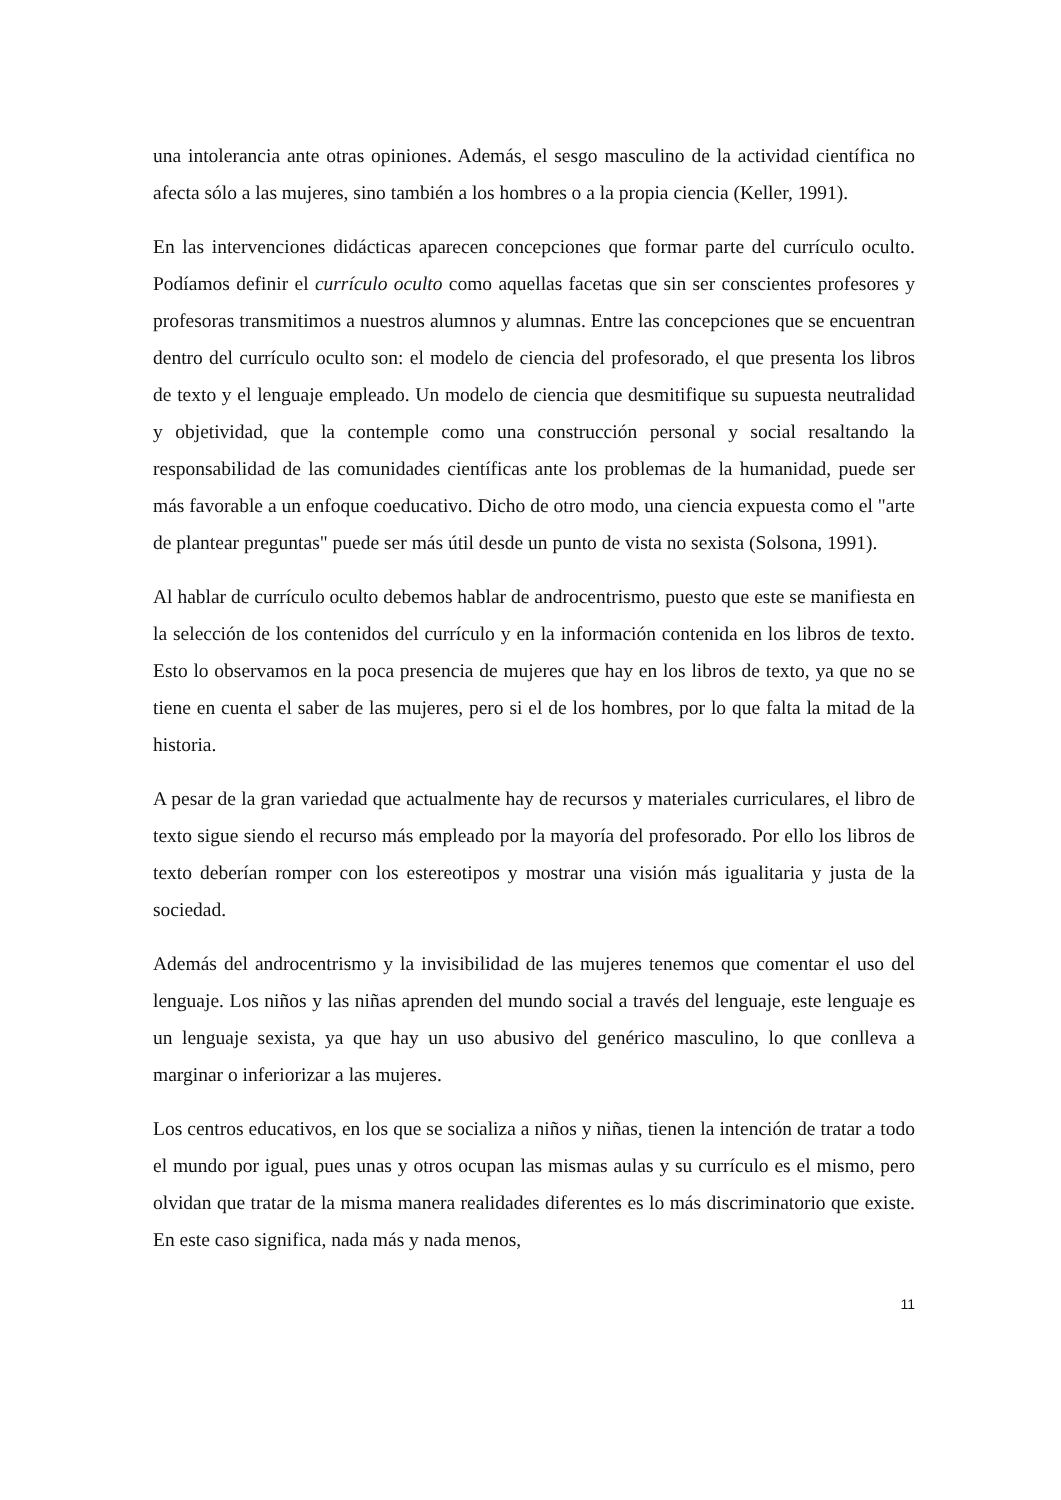una intolerancia ante otras opiniones. Además, el sesgo masculino de la actividad científica no afecta sólo a las mujeres, sino también a los hombres o a la propia ciencia (Keller, 1991).
En las intervenciones didácticas aparecen concepciones que formar parte del currículo oculto. Podíamos definir el currículo oculto como aquellas facetas que sin ser conscientes profesores y profesoras transmitimos a nuestros alumnos y alumnas. Entre las concepciones que se encuentran dentro del currículo oculto son: el modelo de ciencia del profesorado, el que presenta los libros de texto y el lenguaje empleado. Un modelo de ciencia que desmitifique su supuesta neutralidad y objetividad, que la contemple como una construcción personal y social resaltando la responsabilidad de las comunidades científicas ante los problemas de la humanidad, puede ser más favorable a un enfoque coeducativo. Dicho de otro modo, una ciencia expuesta como el "arte de plantear preguntas" puede ser más útil desde un punto de vista no sexista (Solsona, 1991).
Al hablar de currículo oculto debemos hablar de androcentrismo, puesto que este se manifiesta en la selección de los contenidos del currículo y en la información contenida en los libros de texto. Esto lo observamos en la poca presencia de mujeres que hay en los libros de texto, ya que no se tiene en cuenta el saber de las mujeres, pero si el de los hombres, por lo que falta la mitad de la historia.
A pesar de la gran variedad que actualmente hay de recursos y materiales curriculares, el libro de texto sigue siendo el recurso más empleado por la mayoría del profesorado. Por ello los libros de texto deberían romper con los estereotipos y mostrar una visión más igualitaria y justa de la sociedad.
Además del androcentrismo y la invisibilidad de las mujeres tenemos que comentar el uso del lenguaje. Los niños y las niñas aprenden del mundo social a través del lenguaje, este lenguaje es un lenguaje sexista, ya que hay un uso abusivo del genérico masculino, lo que conlleva a marginar o inferiorizar a las mujeres.
Los centros educativos, en los que se socializa a niños y niñas, tienen la intención de tratar a todo el mundo por igual, pues unas y otros ocupan las mismas aulas y su currículo es el mismo, pero olvidan que tratar de la misma manera realidades diferentes es lo más discriminatorio que existe. En este caso significa, nada más y nada menos,
11